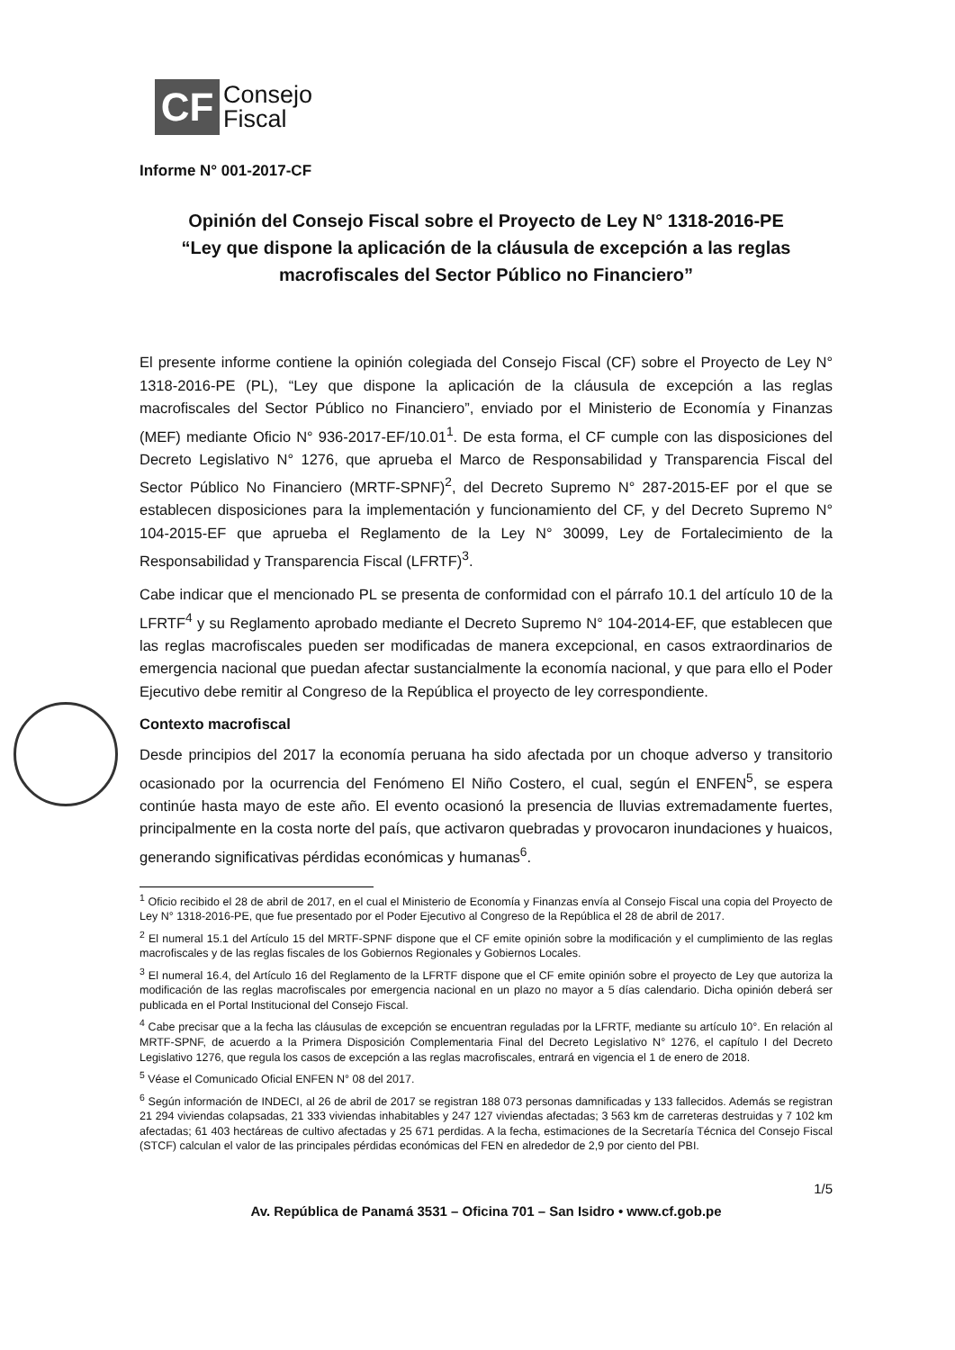CF
Consejo
Fiscal
Informe N° 001-2017-CF
Opinión del Consejo Fiscal sobre el Proyecto de Ley N° 1318-2016-PE
“Ley que dispone la aplicación de la cláusula de excepción a las reglas macrofiscales del Sector Público no Financiero”
El presente informe contiene la opinión colegiada del Consejo Fiscal (CF) sobre el Proyecto de Ley N° 1318-2016-PE (PL), “Ley que dispone la aplicación de la cláusula de excepción a las reglas macrofiscales del Sector Público no Financiero”, enviado por el Ministerio de Economía y Finanzas (MEF) mediante Oficio N° 936-2017-EF/10.01<sup>1</sup>. De esta forma, el CF cumple con las disposiciones del Decreto Legislativo N° 1276, que aprueba el Marco de Responsabilidad y Transparencia Fiscal del Sector Público No Financiero (MRTF-SPNF)<sup>2</sup>, del Decreto Supremo N° 287-2015-EF por el que se establecen disposiciones para la implementación y funcionamiento del CF, y del Decreto Supremo N° 104-2015-EF que aprueba el Reglamento de la Ley N° 30099, Ley de Fortalecimiento de la Responsabilidad y Transparencia Fiscal (LFRTF)<sup>3</sup>.
Cabe indicar que el mencionado PL se presenta de conformidad con el párrafo 10.1 del artículo 10 de la LFRTF<sup>4</sup> y su Reglamento aprobado mediante el Decreto Supremo N° 104-2014-EF, que establecen que las reglas macrofiscales pueden ser modificadas de manera excepcional, en casos extraordinarios de emergencia nacional que puedan afectar sustancialmente la economía nacional, y que para ello el Poder Ejecutivo debe remitir al Congreso de la República el proyecto de ley correspondiente.
Contexto macrofiscal
Desde principios del 2017 la economía peruana ha sido afectada por un choque adverso y transitorio ocasionado por la ocurrencia del Fenómeno El Niño Costero, el cual, según el ENFEN<sup>5</sup>, se espera continúe hasta mayo de este año. El evento ocasionó la presencia de lluvias extremadamente fuertes, principalmente en la costa norte del país, que activaron quebradas y provocaron inundaciones y huaicos, generando significativas pérdidas económicas y humanas<sup>6</sup>.
<sup>1</sup> Oficio recibido el 28 de abril de 2017, en el cual el Ministerio de Economía y Finanzas envía al Consejo Fiscal una copia del Proyecto de Ley N° 1318-2016-PE, que fue presentado por el Poder Ejecutivo al Congreso de la República el 28 de abril de 2017.
<sup>2</sup> El numeral 15.1 del Artículo 15 del MRTF-SPNF dispone que el CF emite opinión sobre la modificación y el cumplimiento de las reglas macrofiscales y de las reglas fiscales de los Gobiernos Regionales y Gobiernos Locales.
<sup>3</sup> El numeral 16.4, del Artículo 16 del Reglamento de la LFRTF dispone que el CF emite opinión sobre el proyecto de Ley que autoriza la modificación de las reglas macrofiscales por emergencia nacional en un plazo no mayor a 5 días calendario. Dicha opinión deberá ser publicada en el Portal Institucional del Consejo Fiscal.
<sup>4</sup> Cabe precisar que a la fecha las cláusulas de excepción se encuentran reguladas por la LFRTF, mediante su artículo 10°. En relación al MRTF-SPNF, de acuerdo a la Primera Disposición Complementaria Final del Decreto Legislativo N° 1276, el capítulo I del Decreto Legislativo 1276, que regula los casos de excepción a las reglas macrofiscales, entrará en vigencia el 1 de enero de 2018.
<sup>5</sup> Véase el Comunicado Oficial ENFEN N° 08 del 2017.
<sup>6</sup> Según información de INDECI, al 26 de abril de 2017 se registran 188 073 personas damnificadas y 133 fallecidos. Además se registran 21 294 viviendas colapsadas, 21 333 viviendas inhabitables y 247 127 viviendas afectadas; 3 563 km de carreteras destruidas y 7 102 km afectadas; 61 403 hectáreas de cultivo afectadas y 25 671 perdidas. A la fecha, estimaciones de la Secretaría Técnica del Consejo Fiscal (STCF) calculan el valor de las principales pérdidas económicas del FEN en alrededor de 2,9 por ciento del PBI.
1/5
Av. República de Panamá 3531 – Oficina 701 – San Isidro • www.cf.gob.pe